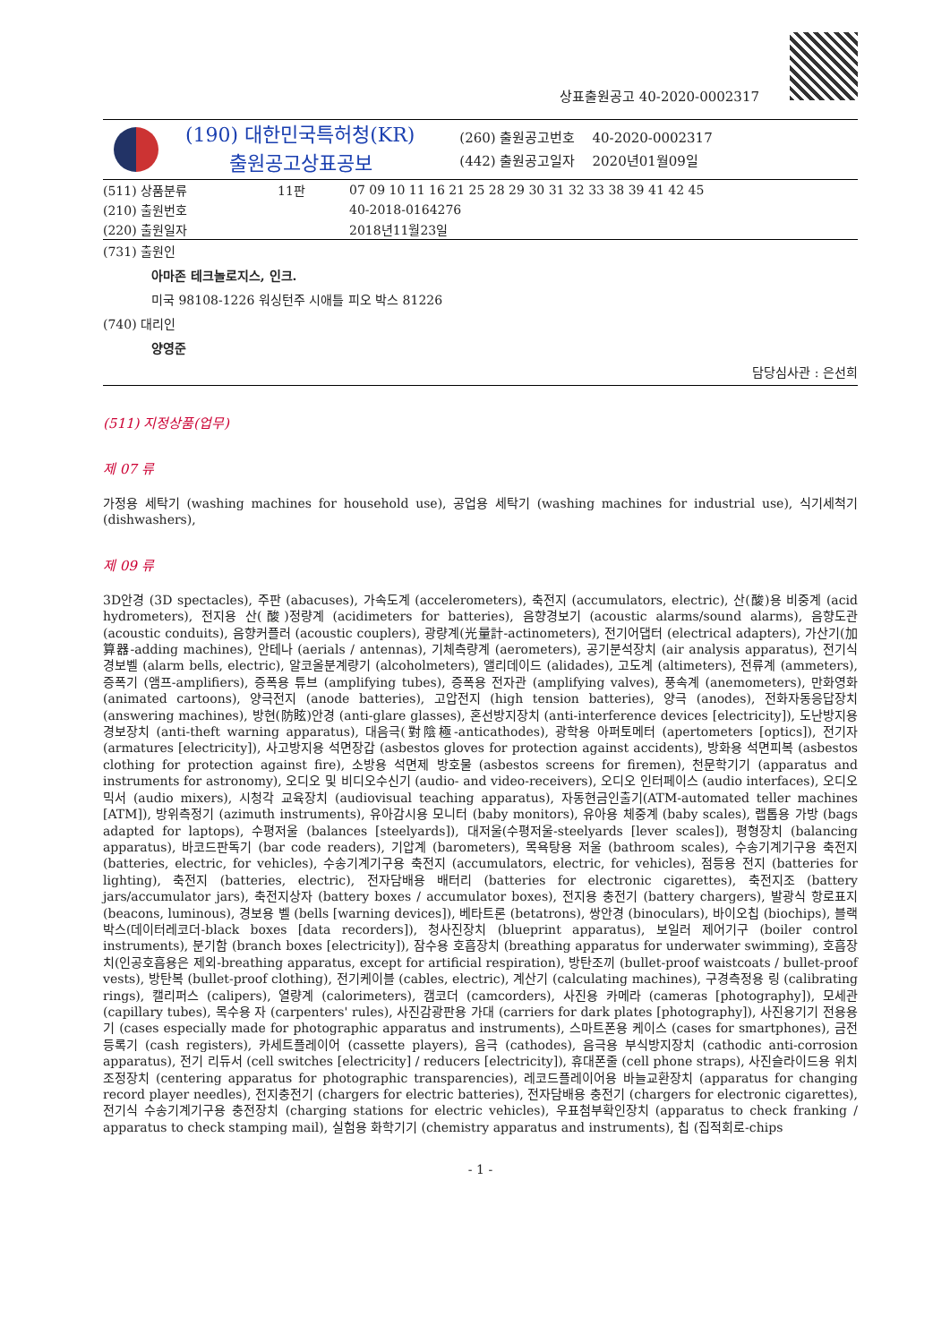상표출원공고 40-2020-0002317
(190) 대한민국특허청(KR)
출원공고상표공보
(260) 출원공고번호 40-2020-0002317
(442) 출원공고일자 2020년01월09일
| (511) 상품분류 | 11판 | 07 09 10 11 16 21 25 28 29 30 31 32 33 38 39 41 42 45 |
| (210) 출원번호 | | 40-2018-0164276 |
| (220) 출원일자 | | 2018년11월23일 |
(731) 출원인
아마존 테크놀로지스, 인크.
미국 98108-1226 워싱턴주 시애틀 피오 박스 81226
(740) 대리인
양영준
담당심사관 : 은선희
(511) 지정상품(업무)
제 07 류
가정용 세탁기 (washing machines for household use), 공업용 세탁기 (washing machines for industrial use), 식기세척기 (dishwashers),
제 09 류
3D안경 (3D spectacles), 주판 (abacuses), 가속도계 (accelerometers), 축전지 (accumulators, electric), 산(酸)용 비중계 (acid hydrometers), 전지용 산(酸)정량계 (acidimeters for batteries), 음향경보기 (acoustic alarms/sound alarms), 음향도관 (acoustic conduits), 음향커플러 (acoustic couplers), 광량계(光量計-actinometers), 전기어댑터 (electrical adapters), 가산기(加算器-adding machines), 안테나 (aerials / antennas), 기체측량계 (aerometers), 공기분석장치 (air analysis apparatus), 전기식 경보벨 (alarm bells, electric), 알코올분계량기 (alcoholmeters), 앨리데이드 (alidades), 고도계 (altimeters), 전류계 (ammeters), 증폭기 (앰프-amplifiers), 증폭용 튜브 (amplifying tubes), 증폭용 전자관 (amplifying valves), 풍속계 (anemometers), 만화영화 (animated cartoons), 양극전지 (anode batteries), 고압전지 (high tension batteries), 양극 (anodes), 전화자동응답장치 (answering machines), 방현(防眩)안경 (anti-glare glasses), 혼선방지장치 (anti-interference devices [electricity]), 도난방지용 경보장치 (anti-theft warning apparatus), 대음극(對陰極-anticathodes), 광학용 아퍼토메터 (apertometers [optics]), 전기자 (armatures [electricity]), 사고방지용 석면장갑 (asbestos gloves for protection against accidents), 방화용 석면피복 (asbestos clothing for protection against fire), 소방용 석면제 방호물 (asbestos screens for firemen), 천문학기기 (apparatus and instruments for astronomy), 오디오 및 비디오수신기 (audio- and video-receivers), 오디오 인터페이스 (audio interfaces), 오디오믹서 (audio mixers), 시청각 교육장치 (audiovisual teaching apparatus), 자동현금인출기(ATM-automated teller machines [ATM]), 방위측정기 (azimuth instruments), 유아감시용 모니터 (baby monitors), 유아용 체중계 (baby scales), 랩톱용 가방 (bags adapted for laptops), 수평저울 (balances [steelyards]), 대저울(수평저울-steelyards [lever scales]), 평형장치 (balancing apparatus), 바코드판독기 (bar code readers), 기압계 (barometers), 목욕탕용 저울 (bathroom scales), 수송기계기구용 축전지 (batteries, electric, for vehicles), 수송기계기구용 축전지 (accumulators, electric, for vehicles), 점등용 전지 (batteries for lighting), 축전지 (batteries, electric), 전자담배용 배터리 (batteries for electronic cigarettes), 축전지조 (battery jars/accumulator jars), 축전지상자 (battery boxes / accumulator boxes), 전지용 충전기 (battery chargers), 발광식 항로표지 (beacons, luminous), 경보용 벨 (bells [warning devices]), 베타트론 (betatrons), 쌍안경 (binoculars), 바이오칩 (biochips), 블랙박스(데이터레코더-black boxes [data recorders]), 청사진장치 (blueprint apparatus), 보일러 제어기구 (boiler control instruments), 분기함 (branch boxes [electricity]), 잠수용 호흡장치 (breathing apparatus for underwater swimming), 호흡장치(인공호흡용은 제외-breathing apparatus, except for artificial respiration), 방탄조끼 (bullet-proof waistcoats / bullet-proof vests), 방탄복 (bullet-proof clothing), 전기케이블 (cables, electric), 계산기 (calculating machines), 구경측정용 링 (calibrating rings), 캘리퍼스 (calipers), 열량계 (calorimeters), 캠코더 (camcorders), 사진용 카메라 (cameras [photography]), 모세관 (capillary tubes), 목수용 자 (carpenters' rules), 사진감광판용 가대 (carriers for dark plates [photography]), 사진용기기 전용용기 (cases especially made for photographic apparatus and instruments), 스마트폰용 케이스 (cases for smartphones), 금전등록기 (cash registers), 카세트플레이어 (cassette players), 음극 (cathodes), 음극용 부식방지장치 (cathodic anti-corrosion apparatus), 전기 리듀서 (cell switches [electricity] / reducers [electricity]), 휴대폰줄 (cell phone straps), 사진슬라이드용 위치조정장치 (centering apparatus for photographic transparencies), 레코드플레이어용 바늘교환장치 (apparatus for changing record player needles), 전지충전기 (chargers for electric batteries), 전자담배용 충전기 (chargers for electronic cigarettes), 전기식 수송기계기구용 충전장치 (charging stations for electric vehicles), 우표첨부확인장치 (apparatus to check franking / apparatus to check stamping mail), 실험용 화학기기 (chemistry apparatus and instruments), 칩 (집적회로-chips
- 1 -